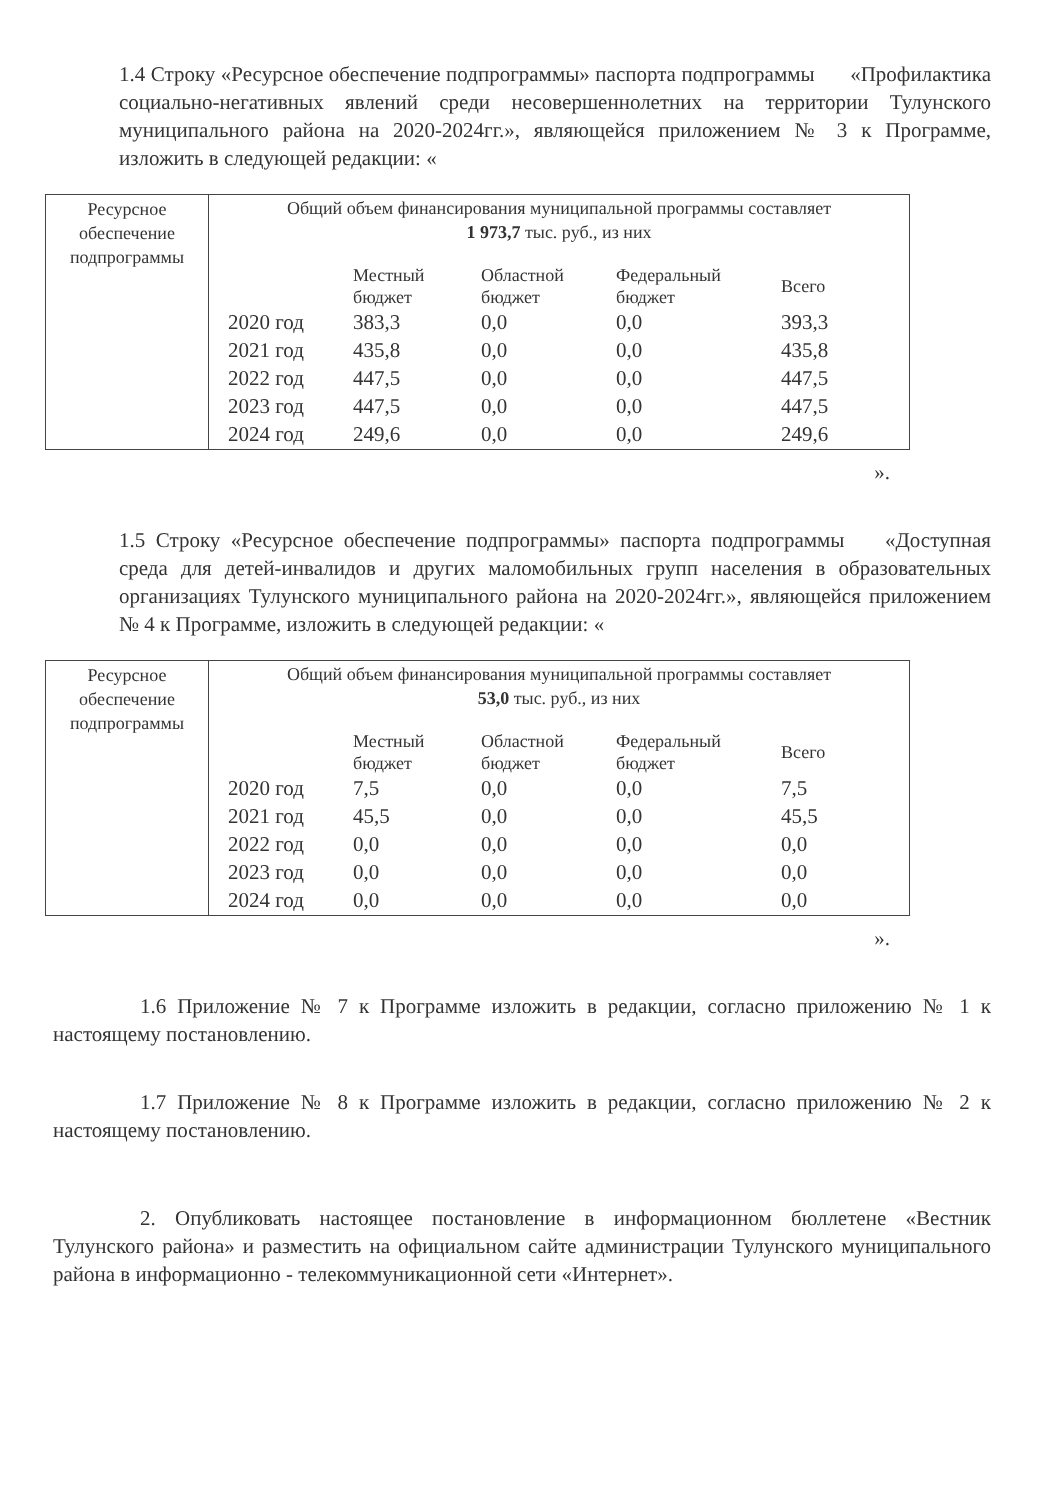1.4 Строку «Ресурсное обеспечение подпрограммы» паспорта подпрограммы «Профилактика социально-негативных явлений среди несовершеннолетних на территории Тулунского муниципального района на 2020-2024гг.», являющейся приложением № 3 к Программе, изложить в следующей редакции: «
| Ресурсное обеспечение подпрограммы | Общий объем финансирования муниципальной программы составляет 1 973,7 тыс. руб., из них / / Местный бюджет / Областной бюджет / Федеральный бюджет / Всего / / --- / --- / --- / --- / --- / / 2020 год / 383,3 / 0,0 / 0,0 / 393,3 / / 2021 год / 435,8 / 0,0 / 0,0 / 435,8 / / 2022 год / 447,5 / 0,0 / 0,0 / 447,5 / / 2023 год / 447,5 / 0,0 / 0,0 / 447,5 / / 2024 год / 249,6 / 0,0 / 0,0 / 249,6 / |
».
1.5 Строку «Ресурсное обеспечение подпрограммы» паспорта подпрограммы «Доступная среда для детей-инвалидов и других маломобильных групп населения в образовательных организациях Тулунского муниципального района на 2020-2024гг.», являющейся приложением № 4 к Программе, изложить в следующей редакции: «
| Ресурсное обеспечение подпрограммы | Общий объем финансирования муниципальной программы составляет 53,0 тыс. руб., из них / / Местный бюджет / Областной бюджет / Федеральный бюджет / Всего / / --- / --- / --- / --- / --- / / 2020 год / 7,5 / 0,0 / 0,0 / 7,5 / / 2021 год / 45,5 / 0,0 / 0,0 / 45,5 / / 2022 год / 0,0 / 0,0 / 0,0 / 0,0 / / 2023 год / 0,0 / 0,0 / 0,0 / 0,0 / / 2024 год / 0,0 / 0,0 / 0,0 / 0,0 / |
».
1.6 Приложение № 7 к Программе изложить в редакции, согласно приложению № 1 к настоящему постановлению.
1.7 Приложение № 8 к Программе изложить в редакции, согласно приложению № 2 к настоящему постановлению.
2. Опубликовать настоящее постановление в информационном бюллетене «Вестник Тулунского района» и разместить на официальном сайте администрации Тулунского муниципального района в информационно - телекоммуникационной сети «Интернет».